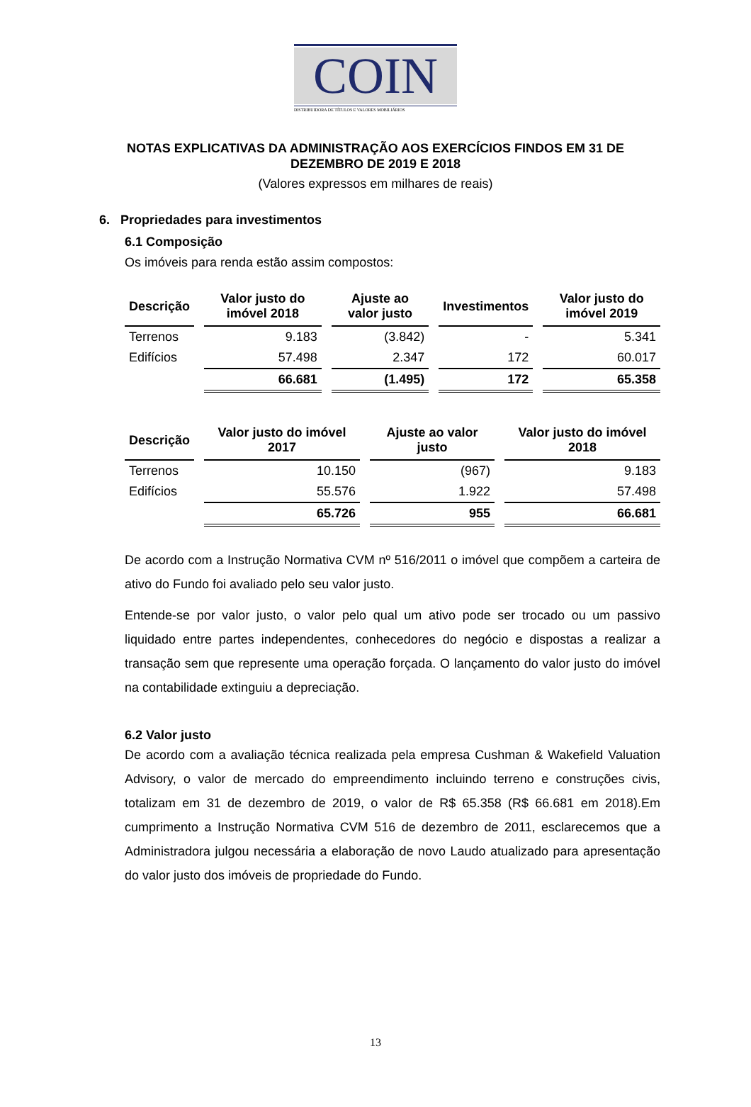COIN
DISTRIBUIDORA DE TÍTULOS E VALORES MOBILIÁRIOS
NOTAS EXPLICATIVAS DA ADMINISTRAÇÃO AOS EXERCÍCIOS FINDOS EM 31 DE
DEZEMBRO DE 2019 E 2018
(Valores expressos em milhares de reais)
6. Propriedades para investimentos
6.1 Composição
Os imóveis para renda estão assim compostos:
| Descrição | Valor justo do imóvel 2018 | Ajuste ao valor justo | Investimentos | Valor justo do imóvel 2019 |
| --- | --- | --- | --- | --- |
| Terrenos | 9.183 | (3.842) | - | 5.341 |
| Edifícios | 57.498 | 2.347 | 172 | 60.017 |
| | 66.681 | (1.495) | 172 | 65.358 |
| Descrição | Valor justo do imóvel 2017 | Ajuste ao valor justo | Valor justo do imóvel 2018 |
| --- | --- | --- | --- |
| Terrenos | 10.150 | (967) | 9.183 |
| Edifícios | 55.576 | 1.922 | 57.498 |
| | 65.726 | 955 | 66.681 |
De acordo com a Instrução Normativa CVM nº 516/2011 o imóvel que compõem a carteira de ativo do Fundo foi avaliado pelo seu valor justo.
Entende-se por valor justo, o valor pelo qual um ativo pode ser trocado ou um passivo liquidado entre partes independentes, conhecedores do negócio e dispostas a realizar a transação sem que represente uma operação forçada. O lançamento do valor justo do imóvel na contabilidade extinguiu a depreciação.
6.2 Valor justo
De acordo com a avaliação técnica realizada pela empresa Cushman & Wakefield Valuation Advisory, o valor de mercado do empreendimento incluindo terreno e construções civis, totalizam em 31 de dezembro de 2019, o valor de R$ 65.358 (R$ 66.681 em 2018).Em cumprimento a Instrução Normativa CVM 516 de dezembro de 2011, esclarecemos que a Administradora julgou necessária a elaboração de novo Laudo atualizado para apresentação do valor justo dos imóveis de propriedade do Fundo.
13